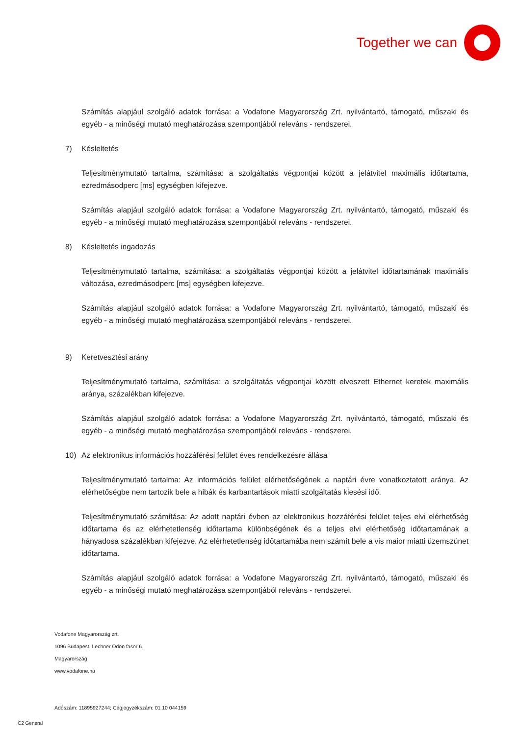Together we can
Számítás alapjául szolgáló adatok forrása: a Vodafone Magyarország Zrt. nyilvántartó, támogató, műszaki és egyéb - a minőségi mutató meghatározása szempontjából releváns - rendszerei.
7) Késleltetés
Teljesítménymutató tartalma, számítása: a szolgáltatás végpontjai között a jelátvitel maximális időtartama, ezredmásodperc [ms] egységben kifejezve.
Számítás alapjául szolgáló adatok forrása: a Vodafone Magyarország Zrt. nyilvántartó, támogató, műszaki és egyéb - a minőségi mutató meghatározása szempontjából releváns - rendszerei.
8) Késleltetés ingadozás
Teljesítménymutató tartalma, számítása: a szolgáltatás végpontjai között a jelátvitel időtartamának maximális változása, ezredmásodperc [ms] egységben kifejezve.
Számítás alapjául szolgáló adatok forrása: a Vodafone Magyarország Zrt. nyilvántartó, támogató, műszaki és egyéb - a minőségi mutató meghatározása szempontjából releváns - rendszerei.
9) Keretvesztési arány
Teljesítménymutató tartalma, számítása: a szolgáltatás végpontjai között elveszett Ethernet keretek maximális aránya, százalékban kifejezve.
Számítás alapjául szolgáló adatok forrása: a Vodafone Magyarország Zrt. nyilvántartó, támogató, műszaki és egyéb - a minőségi mutató meghatározása szempontjából releváns - rendszerei.
10) Az elektronikus információs hozzáférési felület éves rendelkezésre állása
Teljesítménymutató tartalma: Az információs felület elérhetőségének a naptári évre vonatkoztatott aránya. Az elérhetőségbe nem tartozik bele a hibák és karbantartások miatti szolgáltatás kiesési idő.
Teljesítménymutató számítása: Az adott naptári évben az elektronikus hozzáférési felület teljes elvi elérhetőség időtartama és az elérhetetlenség időtartama különbségének és a teljes elvi elérhetőség időtartamának a hányadosa százalékban kifejezve. Az elérhetetlenség időtartamába nem számít bele a vis maior miatti üzemszünet időtartama.
Számítás alapjául szolgáló adatok forrása: a Vodafone Magyarország Zrt. nyilvántartó, támogató, műszaki és egyéb - a minőségi mutató meghatározása szempontjából releváns - rendszerei.
Vodafone Magyarország zrt.
1096 Budapest, Lechner Ödön fasor 6.
Magyarország
www.vodafone.hu
Adószám: 11895927244; Cégjegyzékszám: 01 10 044159
C2 General